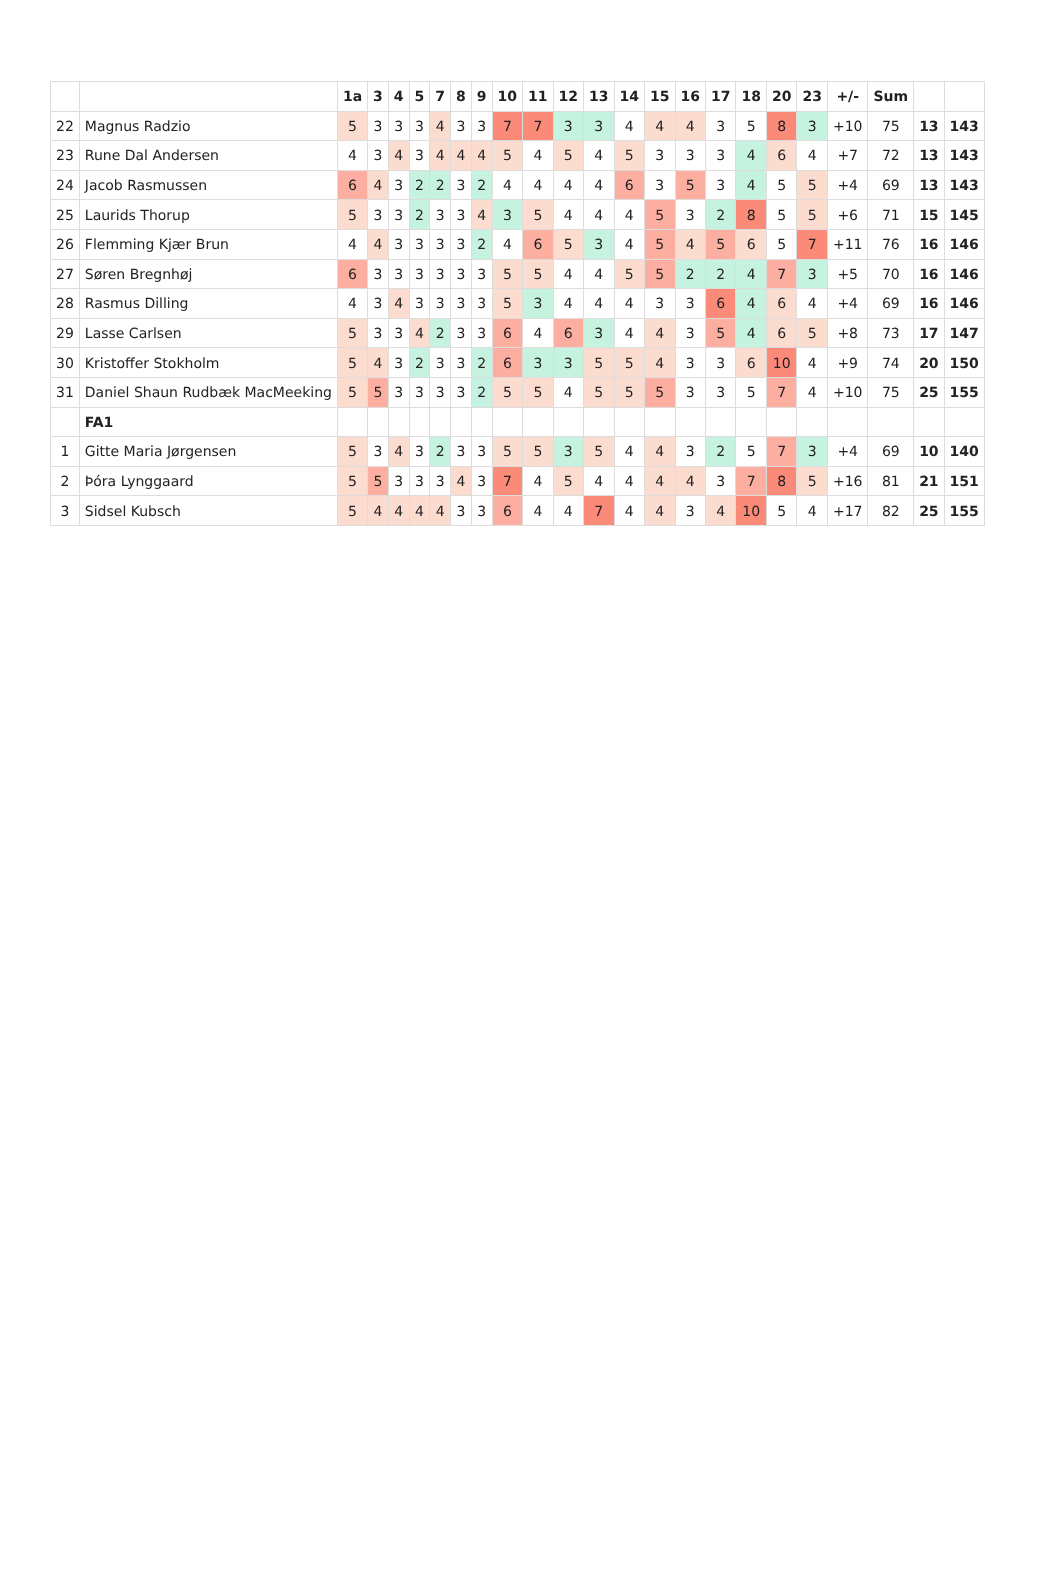| | | 1a | 3 | 4 | 5 | 7 | 8 | 9 | 10 | 11 | 12 | 13 | 14 | 15 | 16 | 17 | 18 | 20 | 23 | +/- | Sum | | |
| --- | --- | --- | --- | --- | --- | --- | --- | --- | --- | --- | --- | --- | --- | --- | --- | --- | --- | --- | --- | --- | --- | --- | --- |
| 22 | Magnus Radzio | 5 | 3 | 3 | 3 | 4 | 3 | 3 | 7 | 7 | 3 | 3 | 4 | 4 | 4 | 3 | 5 | 8 | 3 | +10 | 75 | 13 | 143 |
| 23 | Rune Dal Andersen | 4 | 3 | 4 | 3 | 4 | 4 | 4 | 5 | 4 | 5 | 4 | 5 | 3 | 3 | 3 | 4 | 6 | 4 | +7 | 72 | 13 | 143 |
| 24 | Jacob Rasmussen | 6 | 4 | 3 | 2 | 2 | 3 | 2 | 4 | 4 | 4 | 4 | 6 | 3 | 5 | 3 | 4 | 5 | 5 | +4 | 69 | 13 | 143 |
| 25 | Laurids Thorup | 5 | 3 | 3 | 2 | 3 | 3 | 4 | 3 | 5 | 4 | 4 | 4 | 5 | 3 | 2 | 8 | 5 | 5 | +6 | 71 | 15 | 145 |
| 26 | Flemming Kjær Brun | 4 | 4 | 3 | 3 | 3 | 3 | 2 | 4 | 6 | 5 | 3 | 4 | 5 | 4 | 5 | 6 | 5 | 7 | +11 | 76 | 16 | 146 |
| 27 | Søren Bregnhøj | 6 | 3 | 3 | 3 | 3 | 3 | 3 | 5 | 5 | 4 | 4 | 5 | 5 | 2 | 2 | 4 | 7 | 3 | +5 | 70 | 16 | 146 |
| 28 | Rasmus Dilling | 4 | 3 | 4 | 3 | 3 | 3 | 3 | 5 | 3 | 4 | 4 | 4 | 3 | 3 | 6 | 4 | 6 | 4 | +4 | 69 | 16 | 146 |
| 29 | Lasse Carlsen | 5 | 3 | 3 | 4 | 2 | 3 | 3 | 6 | 4 | 6 | 3 | 4 | 4 | 3 | 5 | 4 | 6 | 5 | +8 | 73 | 17 | 147 |
| 30 | Kristoffer Stokholm | 5 | 4 | 3 | 2 | 3 | 3 | 2 | 6 | 3 | 3 | 5 | 5 | 4 | 3 | 3 | 6 | 10 | 4 | +9 | 74 | 20 | 150 |
| 31 | Daniel Shaun Rudbæk MacMeeking | 5 | 5 | 3 | 3 | 3 | 3 | 2 | 5 | 5 | 4 | 5 | 5 | 5 | 3 | 3 | 5 | 7 | 4 | +10 | 75 | 25 | 155 |
| | FA1 | | | | | | | | | | | | | | | | | | | | | | |
| 1 | Gitte Maria Jørgensen | 5 | 3 | 4 | 3 | 2 | 3 | 3 | 5 | 5 | 3 | 5 | 4 | 4 | 3 | 2 | 5 | 7 | 3 | +4 | 69 | 10 | 140 |
| 2 | Þóra Lynggaard | 5 | 5 | 3 | 3 | 3 | 4 | 3 | 7 | 4 | 5 | 4 | 4 | 4 | 4 | 3 | 7 | 8 | 5 | +16 | 81 | 21 | 151 |
| 3 | Sidsel Kubsch | 5 | 4 | 4 | 4 | 4 | 3 | 3 | 6 | 4 | 4 | 7 | 4 | 4 | 3 | 4 | 10 | 5 | 4 | +17 | 82 | 25 | 155 |